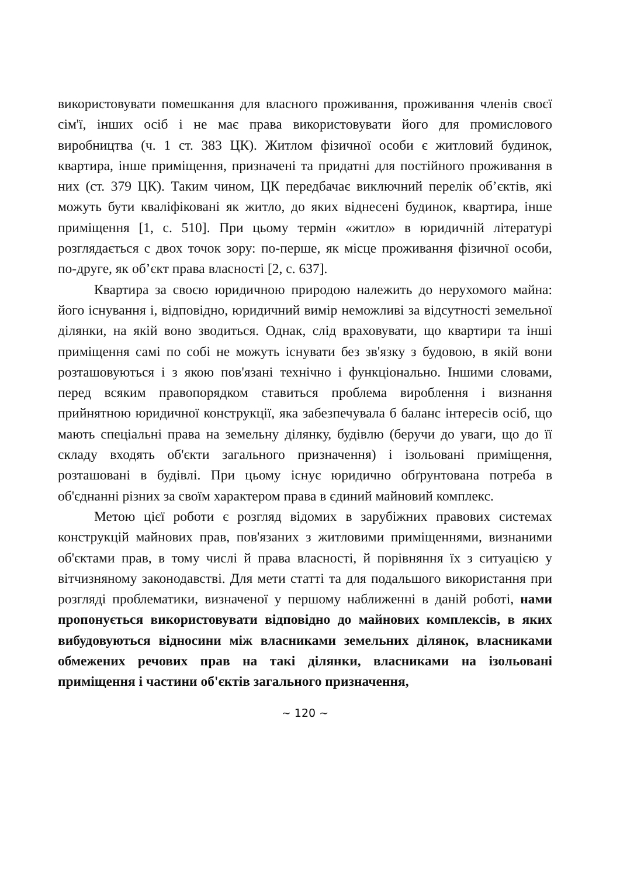використовувати помешкання для власного проживання, проживання членів своєї сім'ї, інших осіб і не має права використовувати його для промислового виробництва (ч. 1 ст. 383 ЦК). Житлом фізичної особи є житловий будинок, квартира, інше приміщення, призначені та придатні для постійного проживання в них (ст. 379 ЦК). Таким чином, ЦК передбачає виключний перелік об’єктів, які можуть бути кваліфіковані як житло, до яких віднесені будинок, квартира, інше приміщення [1, с. 510]. При цьому термін «житло» в юридичній літературі розглядається с двох точок зору: по-перше, як місце проживання фізичної особи, по-друге, як об’єкт права власності [2, с. 637].
Квартира за своєю юридичною природою належить до нерухомого майна: його існування і, відповідно, юридичний вимір неможливі за відсутності земельної ділянки, на якій воно зводиться. Однак, слід враховувати, що квартири та інші приміщення самі по собі не можуть існувати без зв'язку з будовою, в якій вони розташовуються і з якою пов'язані технічно і функціонально. Іншими словами, перед всяким правопорядком ставиться проблема вироблення і визнання прийнятною юридичної конструкції, яка забезпечувала б баланс інтересів осіб, що мають спеціальні права на земельну ділянку, будівлю (беручи до уваги, що до її складу входять об'єкти загального призначення) і ізольовані приміщення, розташовані в будівлі. При цьому існує юридично обґрунтована потреба в об'єднанні різних за своїм характером права в єдиний майновий комплекс.
Метою цієї роботи є розгляд відомих в зарубіжних правових системах конструкцій майнових прав, пов'язаних з житловими приміщеннями, визнаними об'єктами прав, в тому числі й права власності, й порівняння їх з ситуацією у вітчизняному законодавстві. Для мети статті та для подальшого використання при розгляді проблематики, визначеної у першому наближенні в даній роботі, нами пропонується використовувати відповідно до майнових комплексів, в яких вибудовуються відносини між власниками земельних ділянок, власниками обмежених речових прав на такі ділянки, власниками на ізольовані приміщення і частини об'єктів загального призначення,
~ 120 ~